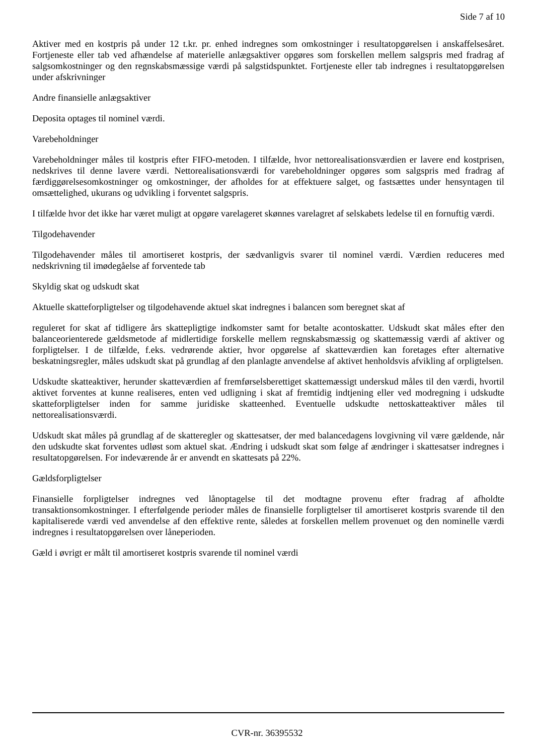Side 7 af 10
Aktiver med en kostpris på under 12 t.kr. pr. enhed indregnes som omkostninger i resultatopgørelsen i anskaffelsesåret. Fortjeneste eller tab ved afhændelse af materielle anlægsaktiver opgøres som forskellen mellem salgspris med fradrag af salgsomkostninger og den regnskabsmæssige værdi på salgstidspunktet. Fortjeneste eller tab indregnes i resultatopgørelsen under afskrivninger
Andre finansielle anlægsaktiver
Deposita optages til nominel værdi.
Varebeholdninger
Varebeholdninger måles til kostpris efter FIFO-metoden. I tilfælde, hvor nettorealisationsværdien er lavere end kostprisen, nedskrives til denne lavere værdi. Nettorealisationsværdi for varebeholdninger opgøres som salgspris med fradrag af færdiggørelsesomkostninger og omkostninger, der afholdes for at effektuere salget, og fastsættes under hensyntagen til omsættelighed, ukurans og udvikling i forventet salgspris.
I tilfælde hvor det ikke har været muligt at opgøre varelageret skønnes varelagret af selskabets ledelse til en fornuftig værdi.
Tilgodehavender
Tilgodehavender måles til amortiseret kostpris, der sædvanligvis svarer til nominel værdi. Værdien reduceres med nedskrivning til imødegåelse af forventede tab
Skyldig skat og udskudt skat
Aktuelle skatteforpligtelser og tilgodehavende aktuel skat indregnes i balancen som beregnet skat af
reguleret for skat af tidligere års skattepligtige indkomster samt for betalte acontoskatter. Udskudt skat måles efter den balanceorienterede gældsmetode af midlertidige forskelle mellem regnskabsmæssig og skattemæssig værdi af aktiver og forpligtelser. I de tilfælde, f.eks. vedrørende aktier, hvor opgørelse af skatteværdien kan foretages efter alternative beskatningsregler, måles udskudt skat på grundlag af den planlagte anvendelse af aktivet henholdsvis afvikling af orpligtelsen.
Udskudte skatteaktiver, herunder skatteværdien af fremførselsberettiget skattemæssigt underskud måles til den værdi, hvortil aktivet forventes at kunne realiseres, enten ved udligning i skat af fremtidig indtjening eller ved modregning i udskudte skatteforpligtelser inden for samme juridiske skatteenhed. Eventuelle udskudte nettoskatteaktiver måles til nettorealisationsværdi.
Udskudt skat måles på grundlag af de skatteregler og skattesatser, der med balancedagens lovgivning vil være gældende, når den udskudte skat forventes udløst som aktuel skat. Ændring i udskudt skat som følge af ændringer i skattesatser indregnes i resultatopgørelsen. For indeværende år er anvendt en skattesats på 22%.
Gældsforpligtelser
Finansielle forpligtelser indregnes ved lånoptagelse til det modtagne provenu efter fradrag af afholdte transaktionsomkostninger. I efterfølgende perioder måles de finansielle forpligtelser til amortiseret kostpris svarende til den kapitaliserede værdi ved anvendelse af den effektive rente, således at forskellen mellem provenuet og den nominelle værdi indregnes i resultatopgørelsen over låneperioden.
Gæld i øvrigt er målt til amortiseret kostpris svarende til nominel værdi
CVR-nr. 36395532